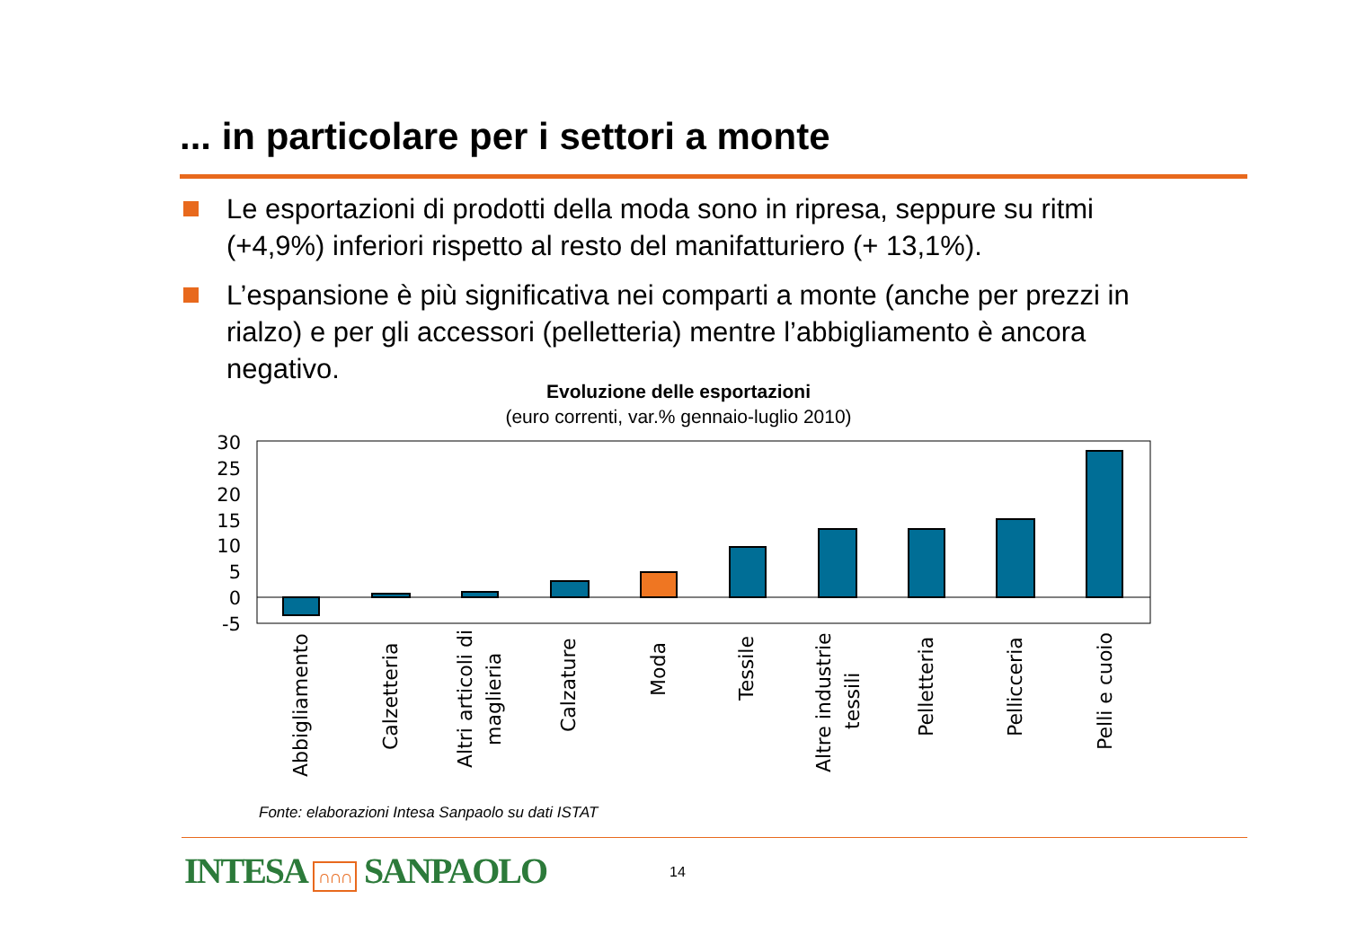... in particolare per i settori a monte
Le esportazioni di prodotti della moda sono in ripresa, seppure su ritmi (+4,9%) inferiori rispetto al resto del manifatturiero (+ 13,1%).
L’espansione è più significativa nei comparti a monte (anche per prezzi in rialzo) e per gli accessori (pelletteria) mentre l’abbigliamento è ancora negativo.
Evoluzione delle esportazioni
(euro correnti, var.% gennaio-luglio 2010)
30
25
20
15
10
5
0
-5
Abbigliamento
Calzetteria
Altri articoli di
maglieria
Calzature
Moda
Tessile
Altre industrie
tessili
Pelletteria
Pellicceria
Pelli e cuoio
Fonte: elaborazioni Intesa Sanpaolo su dati ISTAT
INTESA ∩∩∩ SANPAOLO 14